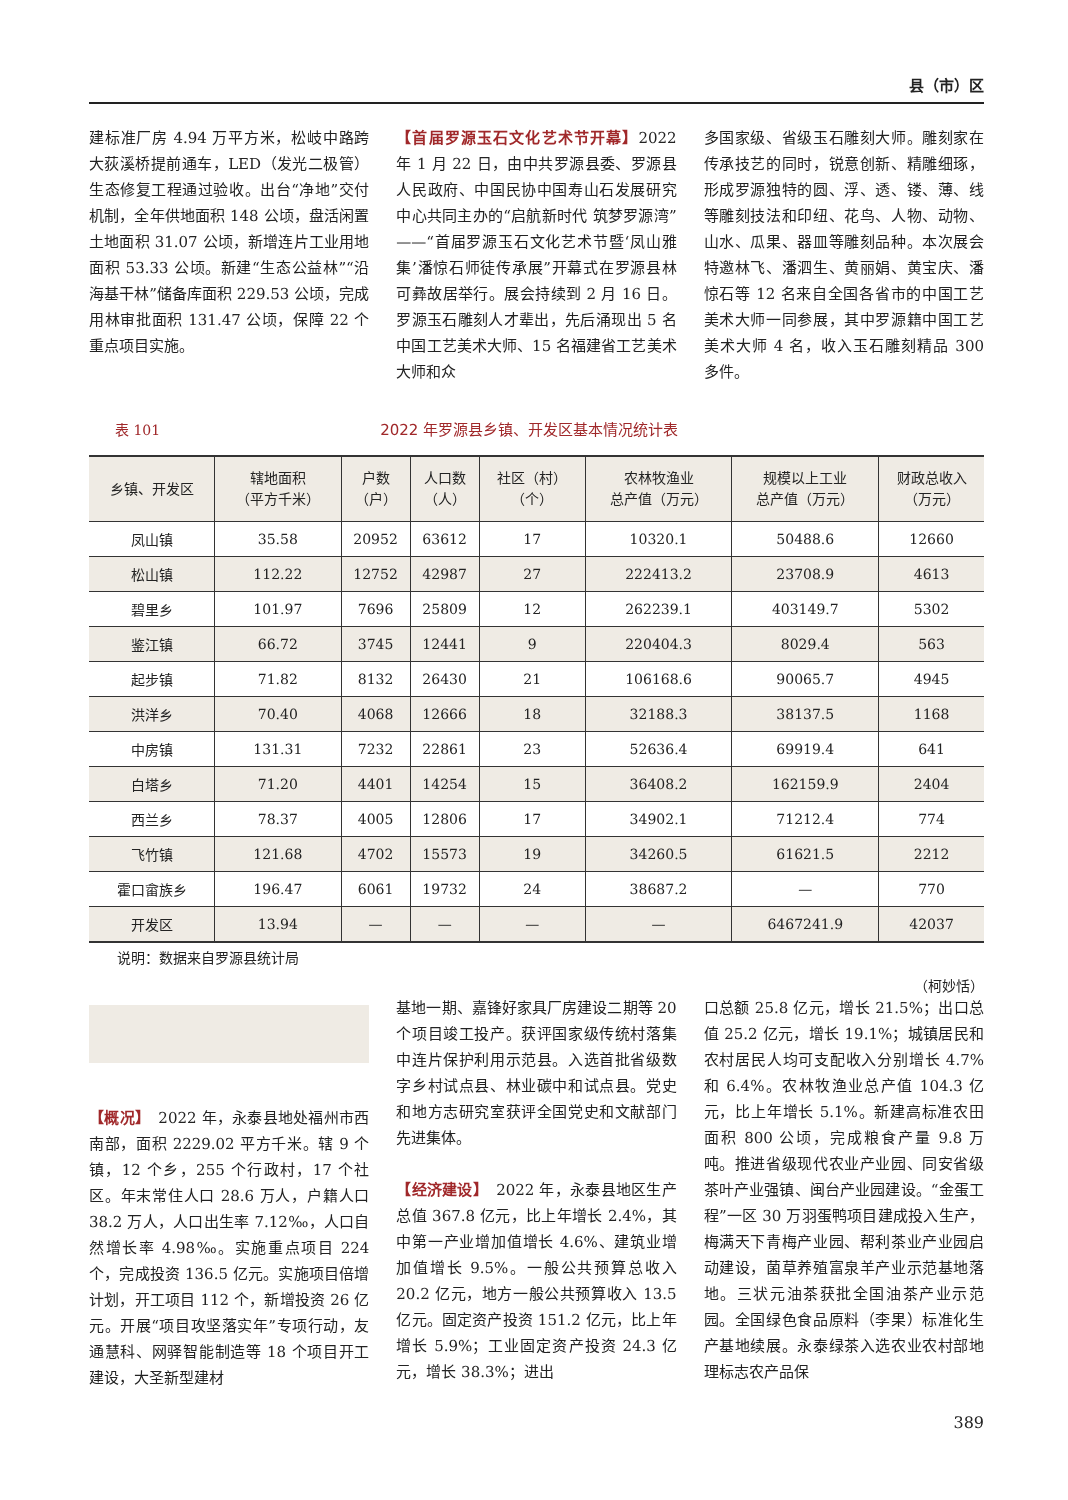县（市）区
建标准厂房 4.94 万平方米，松岐中路跨大荻溪桥提前通车，LED（发光二极管）生态修复工程通过验收。出台“净地”交付机制，全年供地面积 148 公顷，盘活闲置土地面积 31.07 公顷，新增连片工业用地面积 53.33 公顷。新建“生态公益林”“沿海基干林”储备库面积 229.53 公顷，完成用林审批面积 131.47 公顷，保障 22 个重点项目实施。
【首届罗源玉石文化艺术节开幕】2022 年 1 月 22 日，由中共罗源县委、罗源县人民政府、中国民协中国寿山石发展研究中心共同主办的“启航新时代 筑梦罗源湾”——“首届罗源玉石文化艺术节暨‘凤山雅集’潘惊石师徒传承展”开幕式在罗源县林可彝故居举行。展会持续到 2 月 16 日。罗源玉石雕刻人才辈出，先后涌现出 5 名中国工艺美术大师、15 名福建省工艺美术大师和众
多国家级、省级玉石雕刻大师。雕刻家在传承技艺的同时，锐意创新、精雕细琢，形成罗源独特的圆、浮、透、镂、薄、线等雕刻技法和印纽、花鸟、人物、动物、山水、瓜果、器皿等雕刻品种。本次展会特邀林飞、潘泗生、黄丽娟、黄宝庆、潘惊石等 12 名来自全国各省市的中国工艺美术大师一同参展，其中罗源籍中国工艺美术大师 4 名，收入玉石雕刻精品 300 多件。
表 101 2022 年罗源县乡镇、开发区基本情况统计表
| 乡镇、开发区 | 辖地面积 （平方千米） | 户数 （户） | 人口数 （人） | 社区（村） （个） | 农林牧渔业 总产值（万元） | 规模以上工业 总产值（万元） | 财政总收入 （万元） |
| --- | --- | --- | --- | --- | --- | --- | --- |
| 凤山镇 | 35.58 | 20952 | 63612 | 17 | 10320.1 | 50488.6 | 12660 |
| 松山镇 | 112.22 | 12752 | 42987 | 27 | 222413.2 | 23708.9 | 4613 |
| 碧里乡 | 101.97 | 7696 | 25809 | 12 | 262239.1 | 403149.7 | 5302 |
| 鉴江镇 | 66.72 | 3745 | 12441 | 9 | 220404.3 | 8029.4 | 563 |
| 起步镇 | 71.82 | 8132 | 26430 | 21 | 106168.6 | 90065.7 | 4945 |
| 洪洋乡 | 70.40 | 4068 | 12666 | 18 | 32188.3 | 38137.5 | 1168 |
| 中房镇 | 131.31 | 7232 | 22861 | 23 | 52636.4 | 69919.4 | 641 |
| 白塔乡 | 71.20 | 4401 | 14254 | 15 | 36408.2 | 162159.9 | 2404 |
| 西兰乡 | 78.37 | 4005 | 12806 | 17 | 34902.1 | 71212.4 | 774 |
| 飞竹镇 | 121.68 | 4702 | 15573 | 19 | 34260.5 | 61621.5 | 2212 |
| 霍口畲族乡 | 196.47 | 6061 | 19732 | 24 | 38687.2 | — | 770 |
| 开发区 | 13.94 | — | — | — | — | 6467241.9 | 42037 |
说明：数据来自罗源县统计局
（柯妙恬）
【概况】　2022 年，永泰县地处福州市西南部，面积 2229.02 平方千米。辖 9 个镇，12 个乡，255 个行政村，17 个社区。年末常住人口 28.6 万人，户籍人口 38.2 万人，人口出生率 7.12‰，人口自然增长率 4.98‰。实施重点项目 224 个，完成投资 136.5 亿元。实施项目倍增计划，开工项目 112 个，新增投资 26 亿元。开展“项目攻坚落实年”专项行动，友通慧科、网驿智能制造等 18 个项目开工建设，大圣新型建材
基地一期、嘉锋好家具厂房建设二期等 20 个项目竣工投产。获评国家级传统村落集中连片保护利用示范县。入选首批省级数字乡村试点县、林业碳中和试点县。党史和地方志研究室获评全国党史和文献部门先进集体。
【经济建设】　2022 年，永泰县地区生产总值 367.8 亿元，比上年增长 2.4%，其中第一产业增加值增长 4.6%、建筑业增加值增长 9.5%。一般公共预算总收入 20.2 亿元，地方一般公共预算收入 13.5 亿元。固定资产投资 151.2 亿元，比上年增长 5.9%；工业固定资产投资 24.3 亿元，增长 38.3%；进出
口总额 25.8 亿元，增长 21.5%；出口总值 25.2 亿元，增长 19.1%；城镇居民和农村居民人均可支配收入分别增长 4.7% 和 6.4%。农林牧渔业总产值 104.3 亿元，比上年增长 5.1%。新建高标准农田面积 800 公顷，完成粮食产量 9.8 万吨。推进省级现代农业产业园、同安省级茶叶产业强镇、闽台产业园建设。“金蛋工程”一区 30 万羽蛋鸭项目建成投入生产，梅满天下青梅产业园、帮利茶业产业园启动建设，菌草养殖富泉羊产业示范基地落地。三状元油茶获批全国油茶产业示范园。全国绿色食品原料（李果）标准化生产基地续展。永泰绿茶入选农业农村部地理标志农产品保
389